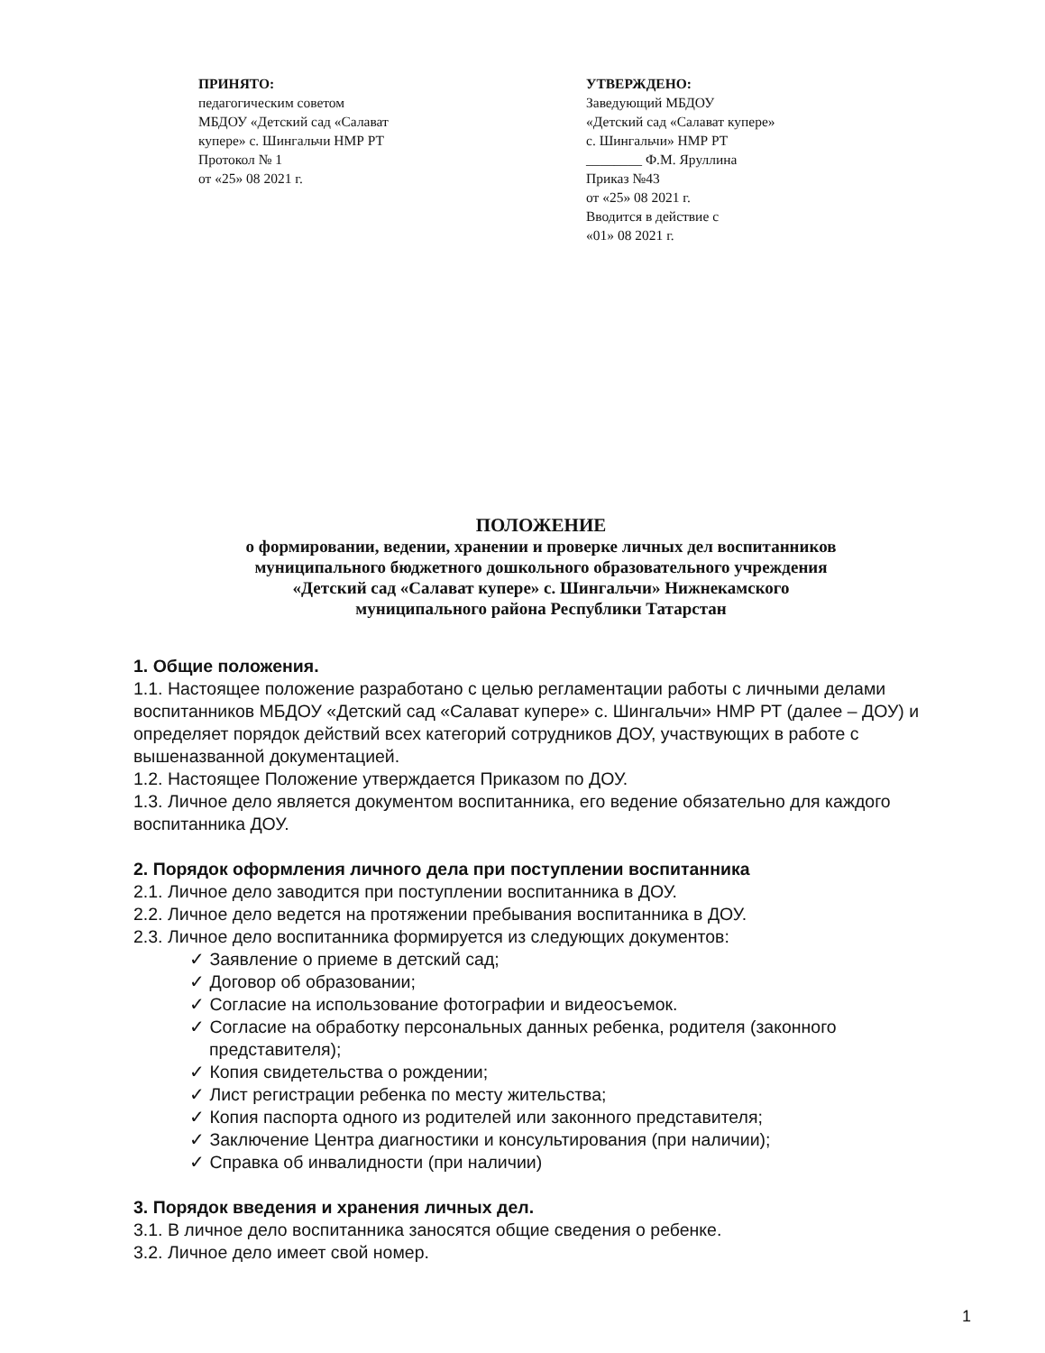ПРИНЯТО:
педагогическим советом
МБДОУ «Детский сад «Салават
купере» с. Шингальчи НМР РТ
Протокол № 1
от «25» 08 2021 г.
УТВЕРЖДЕНО:
Заведующий МБДОУ
«Детский сад «Салават купере»
с. Шингальчи» НМР РТ
________ Ф.М. Яруллина
Приказ №43
от «25» 08 2021 г.
Вводится в действие с
«01» 08 2021 г.
ПОЛОЖЕНИЕ
о формировании, ведении, хранении и проверке личных дел воспитанников
муниципального бюджетного дошкольного образовательного учреждения
«Детский сад «Салават купере» с. Шингальчи» Нижнекамского
муниципального района Республики Татарстан
1. Общие положения.
1.1. Настоящее положение разработано с целью регламентации работы с личными делами воспитанников МБДОУ «Детский сад «Салават купере» с. Шингальчи» НМР РТ (далее – ДОУ) и определяет порядок действий всех категорий сотрудников ДОУ, участвующих в работе с вышеназванной документацией.
1.2. Настоящее Положение утверждается Приказом по ДОУ.
1.3. Личное дело является документом воспитанника, его ведение обязательно для каждого воспитанника ДОУ.
2. Порядок оформления личного дела при поступлении воспитанника
2.1. Личное дело заводится при поступлении воспитанника в ДОУ.
2.2. Личное дело ведется на протяжении пребывания воспитанника в ДОУ.
2.3. Личное дело воспитанника формируется из следующих документов:
✓ Заявление о приеме в детский сад;
✓ Договор об образовании;
✓ Согласие на использование фотографии и видеосъемок.
✓ Согласие на обработку персональных данных ребенка, родителя (законного представителя);
✓ Копия свидетельства о рождении;
✓ Лист регистрации ребенка по месту жительства;
✓ Копия паспорта одного из родителей или законного представителя;
✓ Заключение Центра диагностики и консультирования (при наличии);
✓ Справка об инвалидности (при наличии)
3. Порядок введения и хранения личных дел.
3.1. В личное дело воспитанника заносятся общие сведения о ребенке.
3.2. Личное дело имеет свой номер.
1